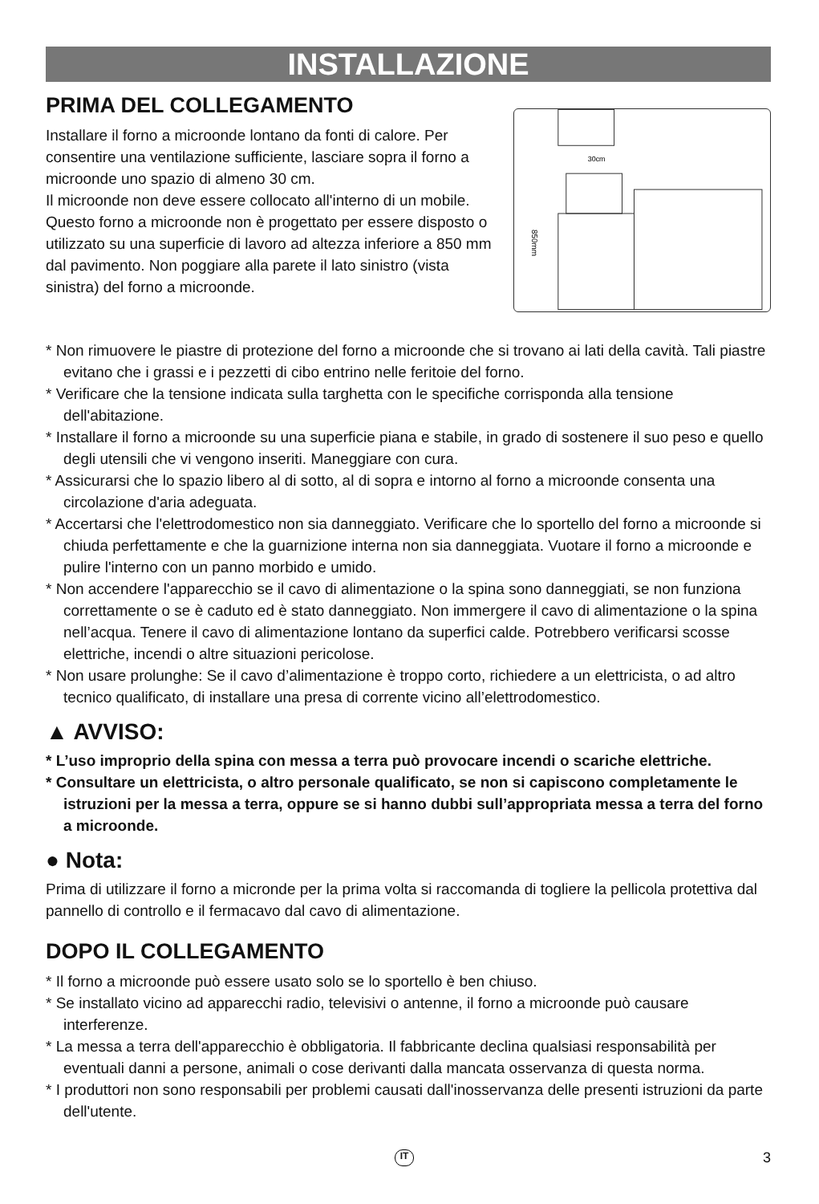INSTALLAZIONE
PRIMA DEL COLLEGAMENTO
Installare il forno a microonde lontano da fonti di calore. Per consentire una ventilazione sufficiente, lasciare sopra il forno a microonde uno spazio di almeno 30 cm.
Il microonde non deve essere collocato all'interno di un mobile. Questo forno a microonde non è progettato per essere disposto o utilizzato su una superficie di lavoro ad altezza inferiore a 850 mm dal pavimento. Non poggiare alla parete il lato sinistro (vista sinistra) del forno a microonde.
30cm
850mm
* Non rimuovere le piastre di protezione del forno a microonde che si trovano ai lati della cavità. Tali piastre evitano che i grassi e i pezzetti di cibo entrino nelle feritoie del forno.
* Verificare che la tensione indicata sulla targhetta con le specifiche corrisponda alla tensione dell'abitazione.
* Installare il forno a microonde su una superficie piana e stabile, in grado di sostenere il suo peso e quello degli utensili che vi vengono inseriti. Maneggiare con cura.
* Assicurarsi che lo spazio libero al di sotto, al di sopra e intorno al forno a microonde consenta una circolazione d'aria adeguata.
* Accertarsi che l'elettrodomestico non sia danneggiato. Verificare che lo sportello del forno a microonde si chiuda perfettamente e che la guarnizione interna non sia danneggiata. Vuotare il forno a microonde e pulire l'interno con un panno morbido e umido.
* Non accendere l'apparecchio se il cavo di alimentazione o la spina sono danneggiati, se non funziona correttamente o se è caduto ed è stato danneggiato. Non immergere il cavo di alimentazione o la spina nell’acqua. Tenere il cavo di alimentazione lontano da superfici calde. Potrebbero verificarsi scosse elettriche, incendi o altre situazioni pericolose.
* Non usare prolunghe: Se il cavo d’alimentazione è troppo corto, richiedere a un elettricista, o ad altro tecnico qualificato, di installare una presa di corrente vicino all’elettrodomestico.
▲ AVVISO:
* L’uso improprio della spina con messa a terra può provocare incendi o scariche elettriche.
* Consultare un elettricista, o altro personale qualificato, se non si capiscono completamente le istruzioni per la messa a terra, oppure se si hanno dubbi sull’appropriata messa a terra del forno a microonde.
● Nota:
Prima di utilizzare il forno a micronde per la prima volta si raccomanda di togliere la pellicola protettiva dal pannello di controllo e il fermacavo dal cavo di alimentazione.
DOPO IL COLLEGAMENTO
* Il forno a microonde può essere usato solo se lo sportello è ben chiuso.
* Se installato vicino ad apparecchi radio, televisivi o antenne, il forno a microonde può causare interferenze.
* La messa a terra dell'apparecchio è obbligatoria. Il fabbricante declina qualsiasi responsabilità per eventuali danni a persone, animali o cose derivanti dalla mancata osservanza di questa norma.
* I produttori non sono responsabili per problemi causati dall'inosservanza delle presenti istruzioni da parte dell'utente.
IT 3